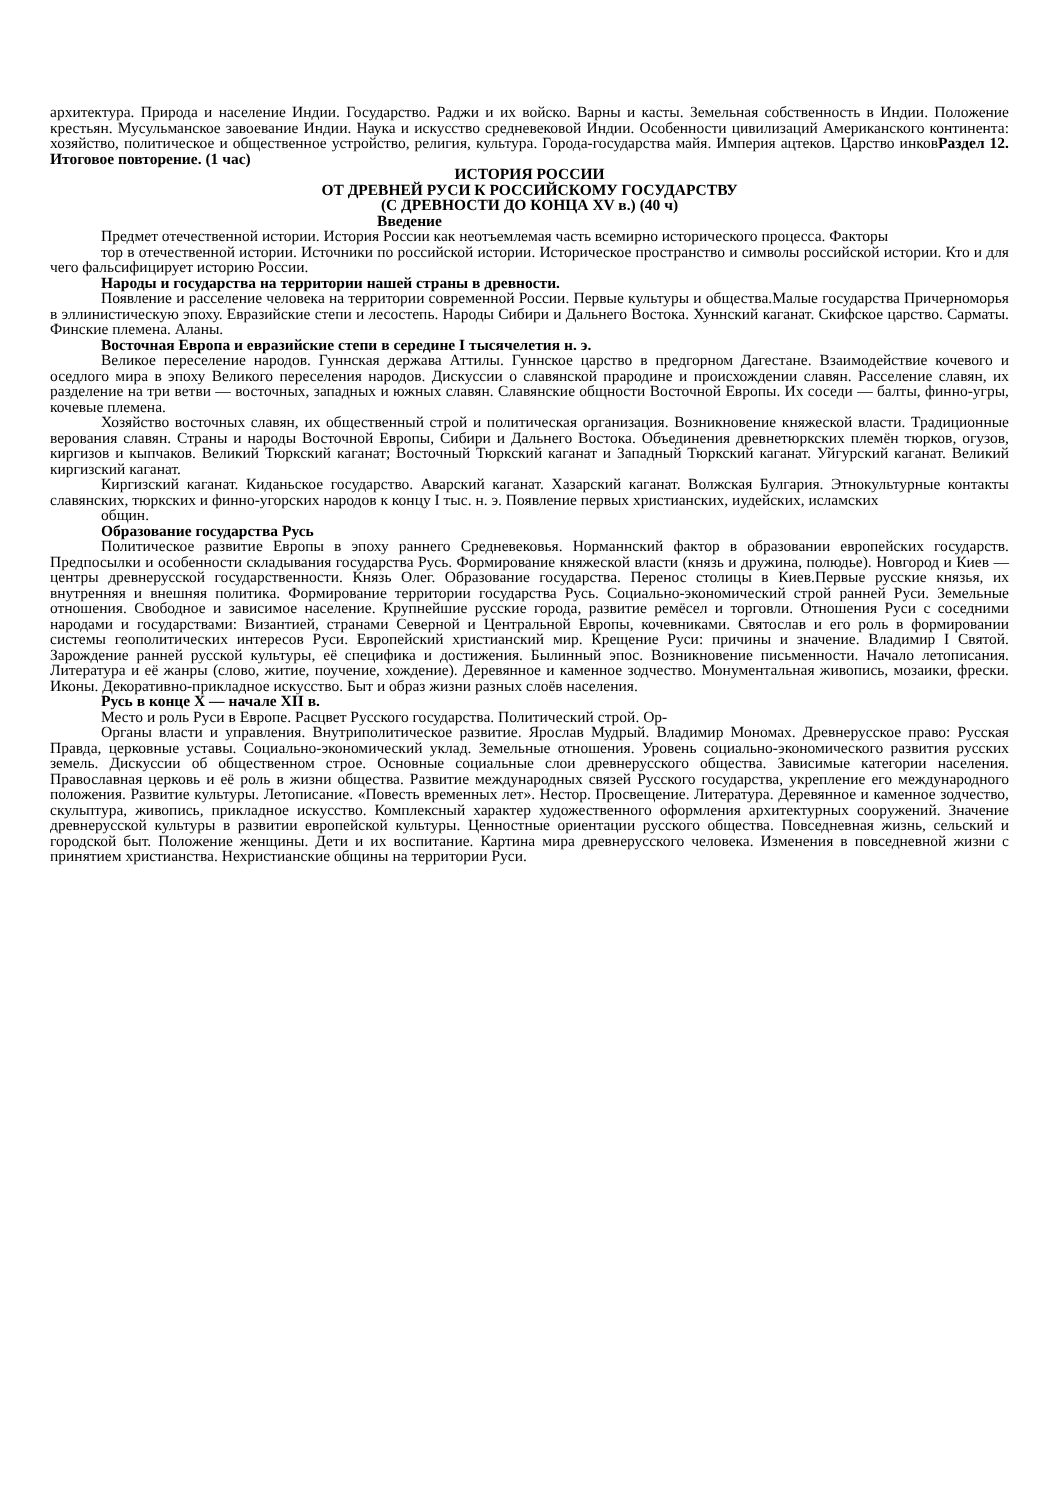архитектура. Природа и население Индии. Государство. Раджи и их войско. Варны и касты. Земельная собственность в Индии. Положение крестьян. Мусульманское завоевание Индии. Наука и искусство средневековой Индии. Особенности цивилизаций Американского континента: хозяйство, политическое и общественное устройство, религия, культура. Города-государства майя. Империя ацтеков. Царство инковРаздел 12. Итоговое повторение. (1 час)
ИСТОРИЯ РОССИИ
ОТ ДРЕВНЕЙ РУСИ К РОССИЙСКОМУ ГОСУДАРСТВУ
(С ДРЕВНОСТИ ДО КОНЦА XV в.) (40 ч)
Введение
Предмет отечественной истории. История России как неотъемлемая часть всемирно исторического процесса. Факторы
тор в отечественной истории. Источники по российской истории. Историческое пространство и символы российской истории. Кто и для чего фальсифицирует историю России.
Народы и государства на территории нашей страны в древности.
Появление и расселение человека на территории современной России. Первые культуры и общества.Малые государства Причерноморья в эллинистическую эпоху. Евразийские степи и лесостепь. Народы Сибири и Дальнего Востока. Хуннский каганат. Скифское царство. Сарматы. Финские племена. Аланы.
Восточная Европа и евразийские степи в середине I тысячелетия н. э.
Великое переселение народов. Гуннская держава Аттилы. Гуннское царство в предгорном Дагестане. Взаимодействие кочевого и оседлого мира в эпоху Великого переселения народов. Дискуссии о славянской прародине и происхождении славян. Расселение славян, их разделение на три ветви — восточных, западных и южных славян. Славянские общности Восточной Европы. Их соседи — балты, финно-угры, кочевые племена.
Хозяйство восточных славян, их общественный строй и политическая организация. Возникновение княжеской власти. Традиционные верования славян. Страны и народы Восточной Европы, Сибири и Дальнего Востока. Объединения древнетюркских племён тюрков, огузов, киргизов и кыпчаков. Великий Тюркский каганат; Восточный Тюркский каганат и Западный Тюркский каганат. Уйгурский каганат. Великий киргизский каганат.
Киргизский каганат. Киданьское государство. Аварский каганат. Хазарский каганат. Волжская Булгария. Этнокультурные контакты славянских, тюркских и финно-угорских народов к концу I тыс. н. э. Появление первых христианских, иудейских, исламских
общин.
Образование государства Русь
Политическое развитие Европы в эпоху раннего Средневековья. Норманнский фактор в образовании европейских государств. Предпосылки и особенности складывания государства Русь. Формирование княжеской власти (князь и дружина, полюдье). Новгород и Киев — центры древнерусской государственности. Князь Олег. Образование государства. Перенос столицы в Киев.Первые русские князья, их внутренняя и внешняя политика. Формирование территории государства Русь. Социально-экономический строй ранней Руси. Земельные отношения. Свободное и зависимое население. Крупнейшие русские города, развитие ремёсел и торговли. Отношения Руси с соседними народами и государствами: Византией, странами Северной и Центральной Европы, кочевниками. Святослав и его роль в формировании системы геополитических интересов Руси. Европейский христианский мир. Крещение Руси: причины и значение. Владимир I Святой. Зарождение ранней русской культуры, её специфика и достижения. Былинный эпос. Возникновение письменности. Начало летописания. Литература и её жанры (слово, житие, поучение, хождение). Деревянное и каменное зодчество. Монументальная живопись, мозаики, фрески. Иконы. Декоративно-прикладное искусство. Быт и образ жизни разных слоёв населения.
Русь в конце X — начале XII в.
Место и роль Руси в Европе. Расцвет Русского государства. Политический строй. Ор-
Органы власти и управления. Внутриполитическое развитие. Ярослав Мудрый. Владимир Мономах. Древнерусское право: Русская Правда, церковные уставы. Социально-экономический уклад. Земельные отношения. Уровень социально-экономического развития русских земель. Дискуссии об общественном строе. Основные социальные слои древнерусского общества. Зависимые категории населения. Православная церковь и её роль в жизни общества. Развитие международных связей Русского государства, укрепление его международного положения. Развитие культуры. Летописание. «Повесть временных лет». Нестор. Просвещение. Литература. Деревянное и каменное зодчество, скульптура, живопись, прикладное искусство. Комплексный характер художественного оформления архитектурных сооружений. Значение древнерусской культуры в развитии европейской культуры. Ценностные ориентации русского общества. Повседневная жизнь, сельский и городской быт. Положение женщины. Дети и их воспитание. Картина мира древнерусского человека. Изменения в повседневной жизни с принятием христианства. Нехристианские общины на территории Руси.